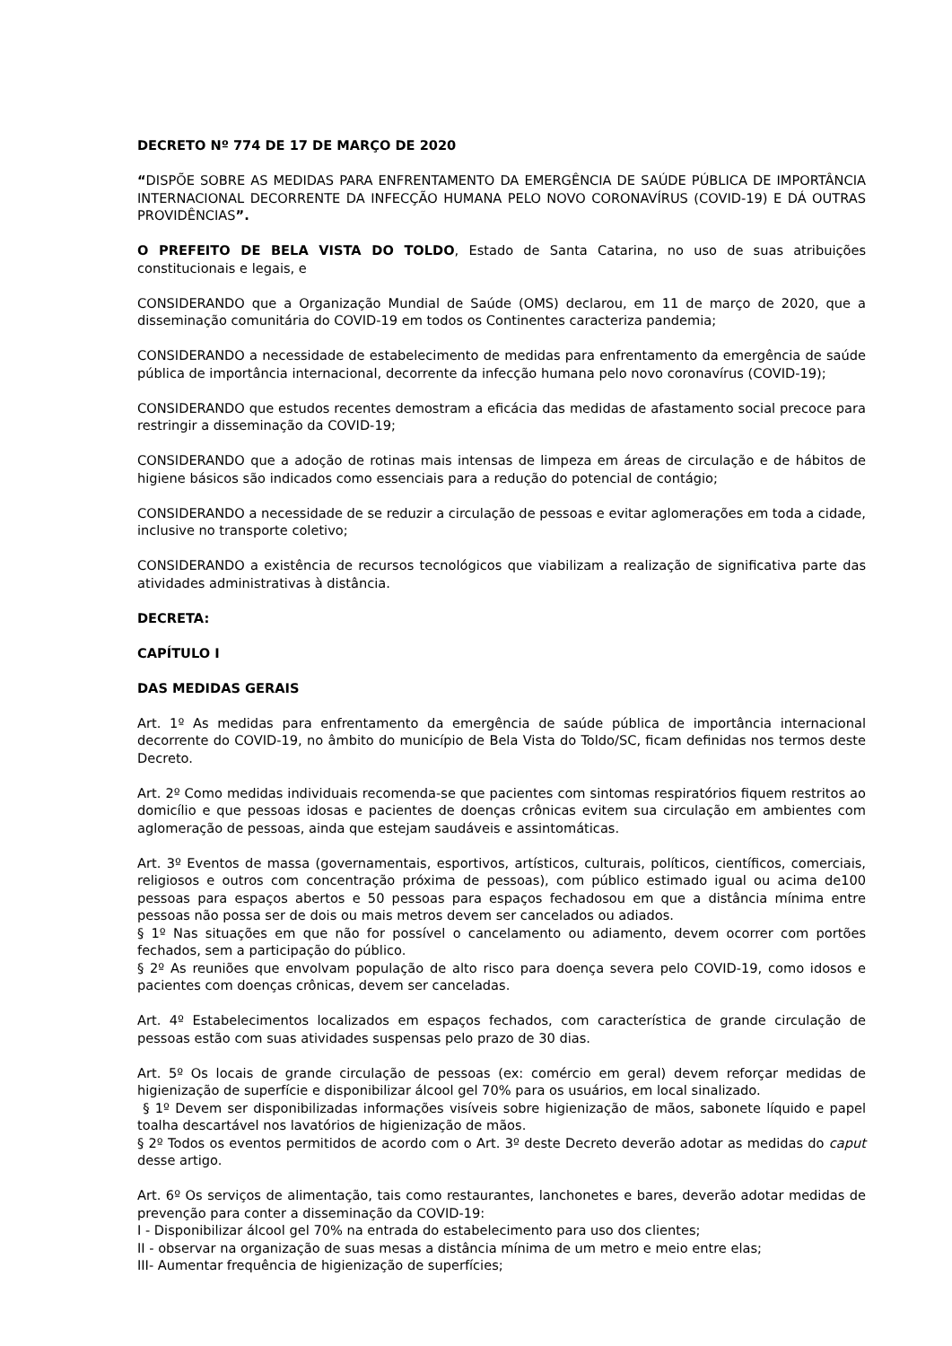DECRETO Nº 774 DE 17 DE MARÇO DE 2020
“DISPÕE SOBRE AS MEDIDAS PARA ENFRENTAMENTO DA EMERGÊNCIA DE SAÚDE PÚBLICA DE IMPORTÂNCIA INTERNACIONAL DECORRENTE DA INFECÇÃO HUMANA PELO NOVO CORONAVÍRUS (COVID-19) E DÁ OUTRAS PROVIDÊNCIAS”.
O PREFEITO DE BELA VISTA DO TOLDO, Estado de Santa Catarina, no uso de suas atribuições constitucionais e legais, e
CONSIDERANDO que a Organização Mundial de Saúde (OMS) declarou, em 11 de março de 2020, que a disseminação comunitária do COVID-19 em todos os Continentes caracteriza pandemia;
CONSIDERANDO a necessidade de estabelecimento de medidas para enfrentamento da emergência de saúde pública de importância internacional, decorrente da infecção humana pelo novo coronavírus (COVID-19);
CONSIDERANDO que estudos recentes demostram a eficácia das medidas de afastamento social precoce para restringir a disseminação da COVID-19;
CONSIDERANDO que a adoção de rotinas mais intensas de limpeza em áreas de circulação e de hábitos de higiene básicos são indicados como essenciais para a redução do potencial de contágio;
CONSIDERANDO a necessidade de se reduzir a circulação de pessoas e evitar aglomerações em toda a cidade, inclusive no transporte coletivo;
CONSIDERANDO a existência de recursos tecnológicos que viabilizam a realização de significativa parte das atividades administrativas à distância.
DECRETA:
CAPÍTULO I
DAS MEDIDAS GERAIS
Art. 1º As medidas para enfrentamento da emergência de saúde pública de importância internacional decorrente do COVID-19, no âmbito do município de Bela Vista do Toldo/SC, ficam definidas nos termos deste Decreto.
Art. 2º Como medidas individuais recomenda-se que pacientes com sintomas respiratórios fiquem restritos ao domicílio e que pessoas idosas e pacientes de doenças crônicas evitem sua circulação em ambientes com aglomeração de pessoas, ainda que estejam saudáveis e assintomáticas.
Art. 3º Eventos de massa (governamentais, esportivos, artísticos, culturais, políticos, científicos, comerciais, religiosos e outros com concentração próxima de pessoas), com público estimado igual ou acima de100 pessoas para espaços abertos e 50 pessoas para espaços fechadosou em que a distância mínima entre pessoas não possa ser de dois ou mais metros devem ser cancelados ou adiados.
§ 1º Nas situações em que não for possível o cancelamento ou adiamento, devem ocorrer com portões fechados, sem a participação do público.
§ 2º As reuniões que envolvam população de alto risco para doença severa pelo COVID-19, como idosos e pacientes com doenças crônicas, devem ser canceladas.
Art. 4º Estabelecimentos localizados em espaços fechados, com característica de grande circulação de pessoas estão com suas atividades suspensas pelo prazo de 30 dias.
Art. 5º Os locais de grande circulação de pessoas (ex: comércio em geral) devem reforçar medidas de higienização de superfície e disponibilizar álcool gel 70% para os usuários, em local sinalizado.
§ 1º Devem ser disponibilizadas informações visíveis sobre higienização de mãos, sabonete líquido e papel toalha descartável nos lavatórios de higienização de mãos.
§ 2º Todos os eventos permitidos de acordo com o Art. 3º deste Decreto deverão adotar as medidas do caput desse artigo.
Art. 6º Os serviços de alimentação, tais como restaurantes, lanchonetes e bares, deverão adotar medidas de prevenção para conter a disseminação da COVID-19:
I - Disponibilizar álcool gel 70% na entrada do estabelecimento para uso dos clientes;
II - observar na organização de suas mesas a distância mínima de um metro e meio entre elas;
III- Aumentar frequência de higienização de superfícies;